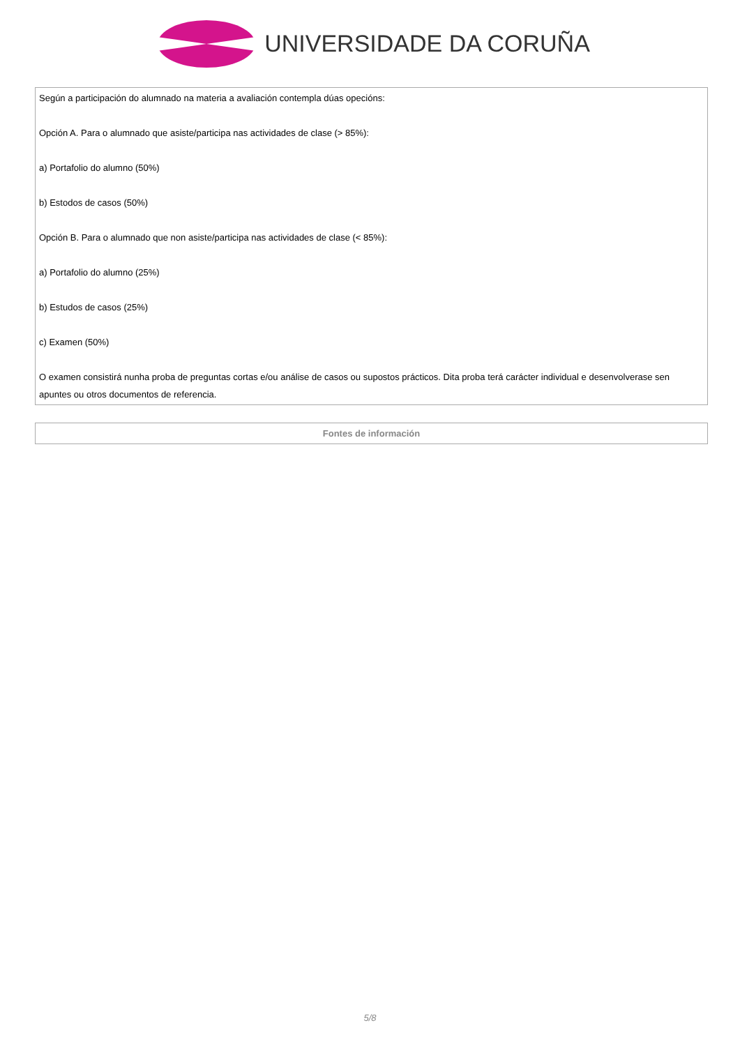UNIVERSIDADE DA CORUÑA
| Según a participación do alumnado na materia a avaliación contempla dúas opecións: Opción A. Para o alumnado que asiste/participa nas actividades de clase (> 85%): a) Portafolio do alumno (50%) b) Estodos de casos (50%) Opción B. Para o alumnado que non asiste/participa nas actividades de clase (< 85%): a) Portafolio do alumno (25%) b) Estudos de casos (25%) c) Examen (50%) O examen consistirá nunha proba de preguntas cortas e/ou análise de casos ou supostos prácticos. Dita proba terá carácter individual e desenvolverase sen apuntes ou otros documentos de referencia. |
| Fontes de información |
5/8